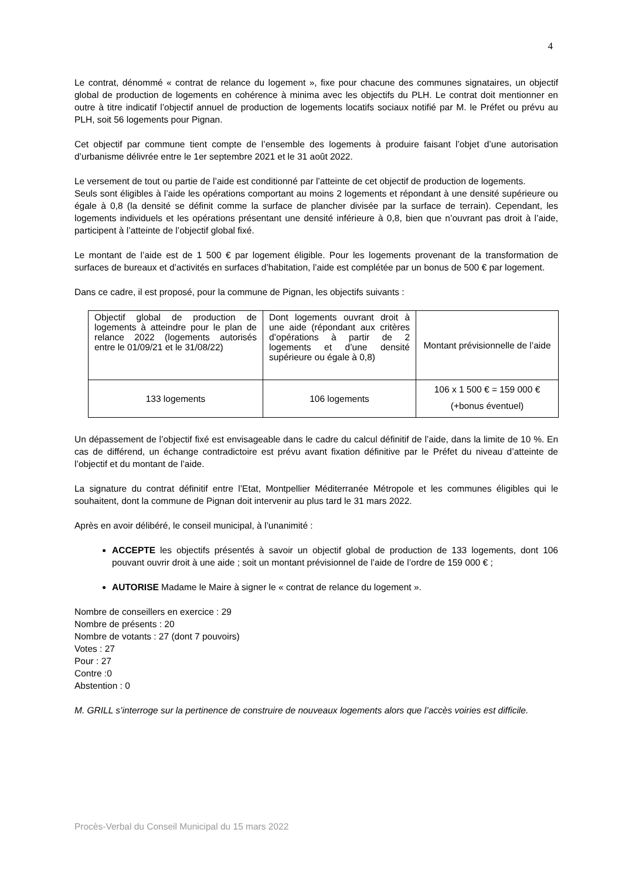4
Le contrat, dénommé « contrat de relance du logement », fixe pour chacune des communes signataires, un objectif global de production de logements en cohérence à minima avec les objectifs du PLH. Le contrat doit mentionner en outre à titre indicatif l’objectif annuel de production de logements locatifs sociaux notifié par M. le Préfet ou prévu au PLH, soit 56 logements pour Pignan.
Cet objectif par commune tient compte de l’ensemble des logements à produire faisant l’objet d’une autorisation d’urbanisme délivrée entre le 1er septembre 2021 et le 31 août 2022.
Le versement de tout ou partie de l’aide est conditionné par l’atteinte de cet objectif de production de logements.
Seuls sont éligibles à l’aide les opérations comportant au moins 2 logements et répondant à une densité supérieure ou égale à 0,8 (la densité se définit comme la surface de plancher divisée par la surface de terrain). Cependant, les logements individuels et les opérations présentant une densité inférieure à 0,8, bien que n’ouvrant pas droit à l’aide, participent à l’atteinte de l’objectif global fixé.
Le montant de l’aide est de 1 500 € par logement éligible. Pour les logements provenant de la transformation de surfaces de bureaux et d’activités en surfaces d’habitation, l’aide est complétée par un bonus de 500 € par logement.
Dans ce cadre, il est proposé, pour la commune de Pignan, les objectifs suivants :
| Objectif global de production de logements à atteindre pour le plan de relance 2022 (logements autorisés entre le 01/09/21 et le 31/08/22) | Dont logements ouvrant droit à une aide (répondant aux critères d’opérations à partir de 2 logements et d’une densité supérieure ou égale à 0,8) | Montant prévisionnelle de l’aide |
| 133 logements | 106 logements | 106 x 1 500 € = 159 000 € (+bonus éventuel) |
Un dépassement de l’objectif fixé est envisageable dans le cadre du calcul définitif de l’aide, dans la limite de 10 %. En cas de différend, un échange contradictoire est prévu avant fixation définitive par le Préfet du niveau d’atteinte de l’objectif et du montant de l’aide.
La signature du contrat définitif entre l’Etat, Montpellier Méditerranée Métropole et les communes éligibles qui le souhaitent, dont la commune de Pignan doit intervenir au plus tard le 31 mars 2022.
Après en avoir délibéré, le conseil municipal, à l’unanimité :
ACCEPTE les objectifs présentés à savoir un objectif global de production de 133 logements, dont 106 pouvant ouvrir droit à une aide ; soit un montant prévisionnel de l’aide de l’ordre de 159 000 € ;
AUTORISE Madame le Maire à signer le « contrat de relance du logement ».
Nombre de conseillers en exercice : 29
Nombre de présents : 20
Nombre de votants : 27 (dont 7 pouvoirs)
Votes : 27
Pour : 27
Contre :0
Abstention : 0
M. GRILL s’interroge sur la pertinence de construire de nouveaux logements alors que l’accès voiries est difficile.
Procès-Verbal du Conseil Municipal du 15 mars 2022